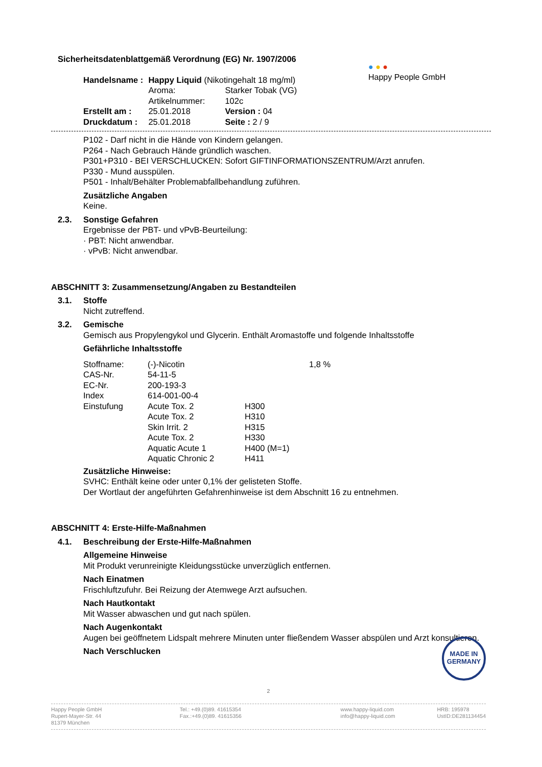Sicherheitsdatenblattgemäß Verordnung (EG) Nr. 1907/2006
| Handelsname : | Happy Liquid (Nikotingehalt 18 mg/ml) | |
| | Aroma: | Starker Tobak (VG) |
| | Artikelnummer: | 102c |
| Erstellt am : | 25.01.2018 | Version : 04 |
| Druckdatum : | 25.01.2018 | Seite : 2 / 9 |
● ● ●
Happy People GmbH
P102 - Darf nicht in die Hände von Kindern gelangen.
P264 - Nach Gebrauch Hände gründlich waschen.
P301+P310 - BEI VERSCHLUCKEN: Sofort GIFTINFORMATIONSZENTRUM/Arzt anrufen.
P330 - Mund ausspülen.
P501 - Inhalt/Behälter Problemabfallbehandlung zuführen.
Zusätzliche Angaben
Keine.
2.3. Sonstige Gefahren
Ergebnisse der PBT- und vPvB-Beurteilung:
· PBT: Nicht anwendbar.
· vPvB: Nicht anwendbar.
ABSCHNITT 3: Zusammensetzung/Angaben zu Bestandteilen
3.1. Stoffe
Nicht zutreffend.
3.2. Gemische
Gemisch aus Propylengykol und Glycerin. Enthält Aromastoffe und folgende Inhaltsstoffe
Gefährliche Inhaltsstoffe
| Stoffname: | (-)-Nicotin | | 1,8 % |
| CAS-Nr. | 54-11-5 | | |
| EC-Nr. | 200-193-3 | | |
| Index | 614-001-00-4 | | |
| Einstufung | Acute Tox. 2 | H300 | |
| | Acute Tox. 2 | H310 | |
| | Skin Irrit. 2 | H315 | |
| | Acute Tox. 2 | H330 | |
| | Aquatic Acute 1 | H400 (M=1) | |
| | Aquatic Chronic 2 | H411 | |
Zusätzliche Hinweise:
SVHC: Enthält keine oder unter 0,1% der gelisteten Stoffe.
Der Wortlaut der angeführten Gefahrenhinweise ist dem Abschnitt 16 zu entnehmen.
ABSCHNITT 4: Erste-Hilfe-Maßnahmen
4.1. Beschreibung der Erste-Hilfe-Maßnahmen
Allgemeine Hinweise
Mit Produkt verunreinigte Kleidungsstücke unverzüglich entfernen.
Nach Einatmen
Frischluftzufuhr. Bei Reizung der Atemwege Arzt aufsuchen.
Nach Hautkontakt
Mit Wasser abwaschen und gut nach spülen.
Nach Augenkontakt
Augen bei geöffnetem Lidspalt mehrere Minuten unter fließendem Wasser abspülen und Arzt konsultieren.
Nach Verschlucken
MADE IN GERMANY
2
Happy People GmbH
Rupert-Mayer-Str. 44
81379 München
Tel.: +49.(0)89. 41615354
Fax.:+49.(0)89. 41615356
www.happy-liquid.com
info@happy-liquid.com
HRB: 195978
UstID:DE281134454